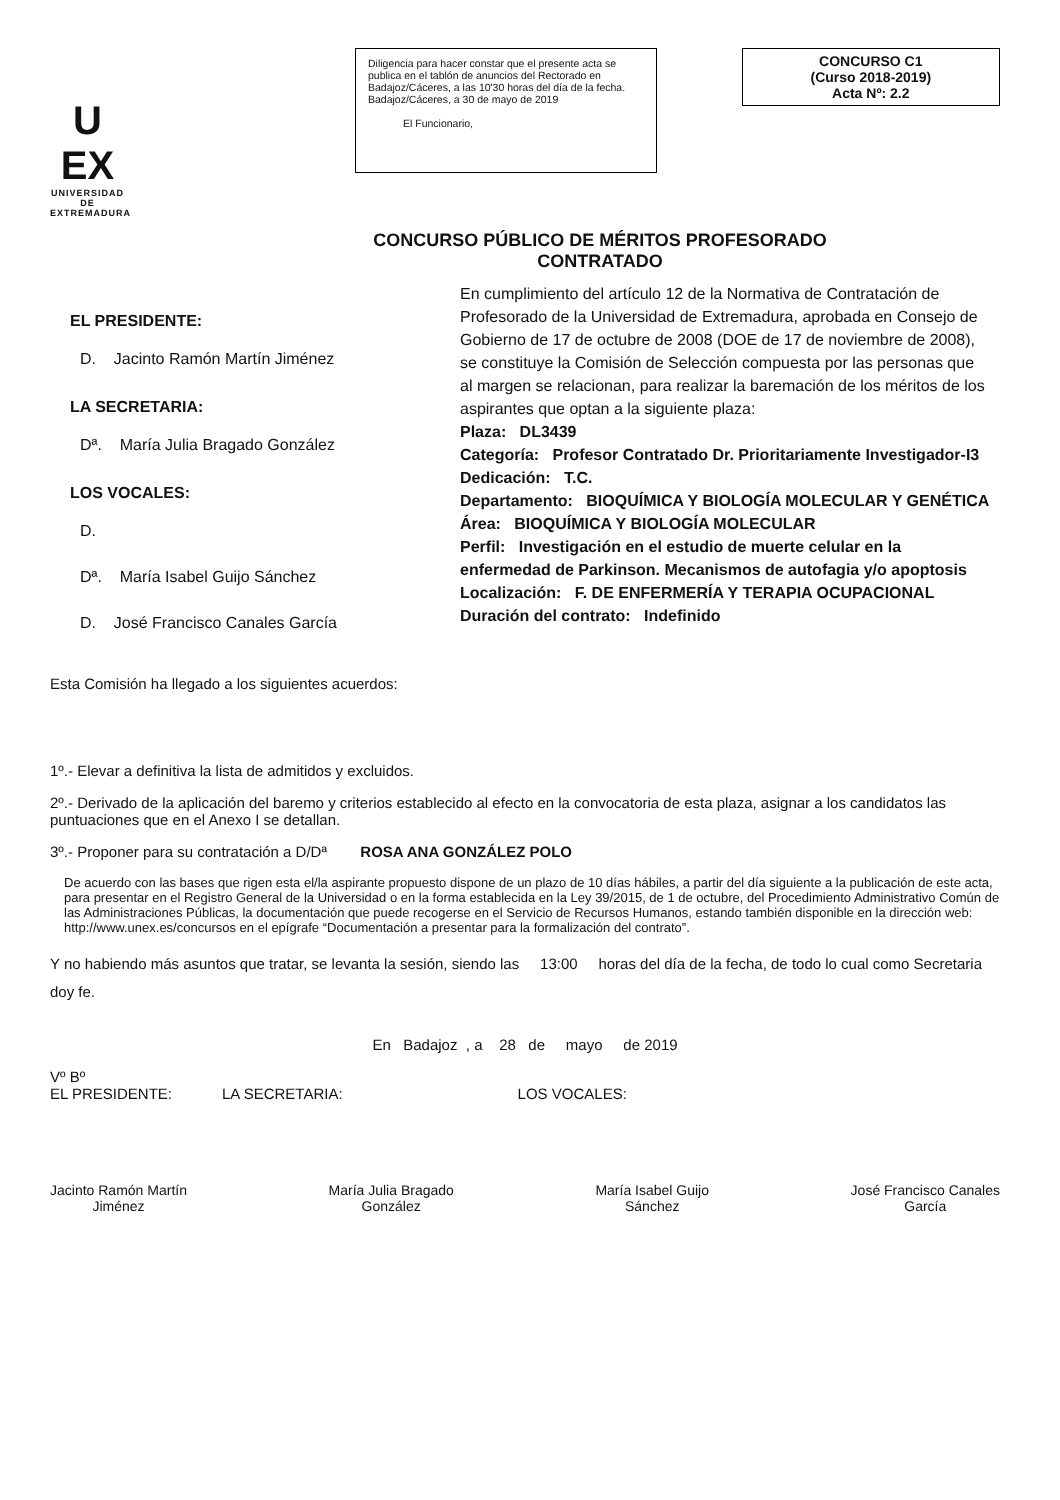U
EX
UNIVERSIDAD DE EXTREMADURA
Diligencia para hacer constar que el presente acta se publica en el tablón de anuncios del Rectorado en Badajoz/Cáceres, a las 10'30 horas del día de la fecha. Badajoz/Cáceres, a 30 de mayo de 2019
El Funcionario,
CONCURSO C1
(Curso 2018-2019)
Acta Nº: 2.2
CONCURSO PÚBLICO DE MÉRITOS PROFESORADO
CONTRATADO
EL PRESIDENTE:
D. Jacinto Ramón Martín Jiménez
LA SECRETARIA:
Dª. María Julia Bragado González
LOS VOCALES:
D.
Dª. María Isabel Guijo Sánchez
D. José Francisco Canales García
En cumplimiento del artículo 12 de la Normativa de Contratación de Profesorado de la Universidad de Extremadura, aprobada en Consejo de Gobierno de 17 de octubre de 2008 (DOE de 17 de noviembre de 2008), se constituye la Comisión de Selección compuesta por las personas que al margen se relacionan, para realizar la baremación de los méritos de los aspirantes que optan a la siguiente plaza:
Plaza: DL3439
Categoría: Profesor Contratado Dr. Prioritariamente Investigador-I3
Dedicación: T.C.
Departamento: BIOQUÍMICA Y BIOLOGÍA MOLECULAR Y GENÉTICA
Área: BIOQUÍMICA Y BIOLOGÍA MOLECULAR
Perfil: Investigación en el estudio de muerte celular en la enfermedad de Parkinson. Mecanismos de autofagia y/o apoptosis
Localización: F. DE ENFERMERÍA Y TERAPIA OCUPACIONAL
Duración del contrato: Indefinido
Esta Comisión ha llegado a los siguientes acuerdos:
1º.- Elevar a definitiva la lista de admitidos y excluidos.
2º.- Derivado de la aplicación del baremo y criterios establecido al efecto en la convocatoria de esta plaza, asignar a los candidatos las puntuaciones que en el Anexo I se detallan.
3º.- Proponer para su contratación a D/Dª ROSA ANA GONZÁLEZ POLO
De acuerdo con las bases que rigen esta el/la aspirante propuesto dispone de un plazo de 10 días hábiles, a partir del día siguiente a la publicación de este acta, para presentar en el Registro General de la Universidad o en la forma establecida en la Ley 39/2015, de 1 de octubre, del Procedimiento Administrativo Común de las Administraciones Públicas, la documentación que puede recogerse en el Servicio de Recursos Humanos, estando también disponible en la dirección web: http://www.unex.es/concursos en el epígrafe “Documentación a presentar para la formalización del contrato”.
Y no habiendo más asuntos que tratar, se levanta la sesión, siendo las 13:00 horas del día de la fecha, de todo lo cual como Secretaria doy fe.
En Badajoz , a 28 de mayo de 2019
Vº Bº
EL PRESIDENTE: LA SECRETARIA: LOS VOCALES:
Jacinto Ramón Martín
Jiménez
María Julia Bragado
González
María Isabel Guijo
Sánchez
José Francisco Canales
García